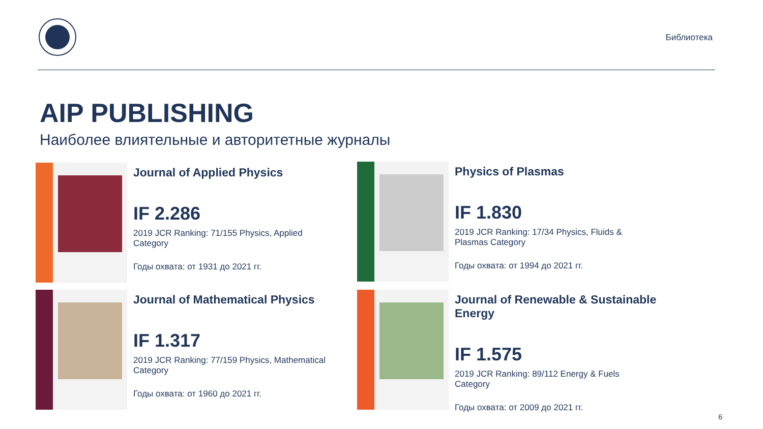Библиотека
AIP PUBLISHING
Наиболее влиятельные и авторитетные журналы
Journal of Applied Physics
IF 2.286
2019 JCR Ranking: 71/155 Physics, Applied Category
Годы охвата: от 1931 до 2021 гг.
Physics of Plasmas
IF 1.830
2019 JCR Ranking: 17/34 Physics, Fluids & Plasmas Category
Годы охвата: от 1994 до 2021 гг.
Journal of Mathematical Physics
IF 1.317
2019 JCR Ranking: 77/159 Physics, Mathematical Category
Годы охвата: от 1960 до 2021 гг.
Journal of Renewable & Sustainable Energy
IF 1.575
2019 JCR Ranking: 89/112 Energy & Fuels Category
Годы охвата: от 2009 до 2021 гг.
6